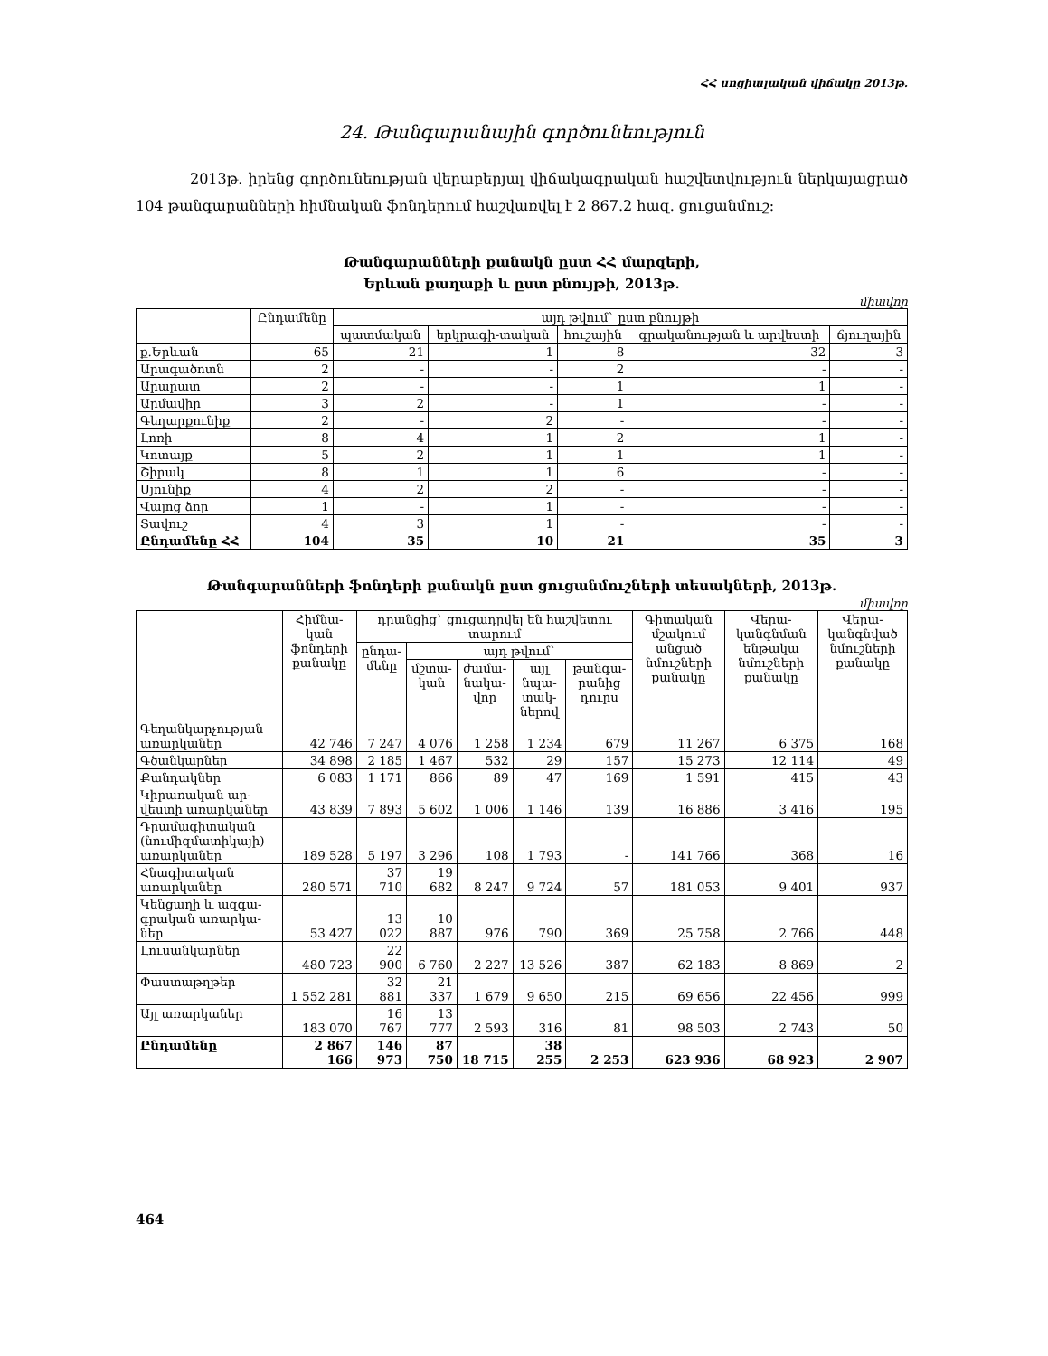ՀՀ սոցիալական վիճակը 2013թ.
24. Թանգարանային գործունեություն
2013թ. իրենց գործունեության վերաբերյալ վիճակագրական հաշվետվություն ներկայացրած 104 թանգարանների հիմնական ֆոնդերում հաշվառվել է 2 867.2 հազ. ցուցանմուշ:
Թանգարանների քանակն ըստ ՀՀ մարզերի,
Երևան քաղաքի և ըստ բնույթի, 2013թ.
միավոր
| | Ընդամենը | այդ թվում` ըստ բնույթի | | | | |
| --- | --- | --- | --- | --- | --- | --- |
| | | պատմական | երկրագի-տական | հուշային | գրականության և արվեստի | ճյուղային |
| ք.Երևան | 65 | 21 | 1 | 8 | 32 | 3 |
| Արագածոտն | 2 | - | - | 2 | - | - |
| Արարատ | 2 | - | - | 1 | 1 | - |
| Արմավիր | 3 | 2 | - | 1 | - | - |
| Գեղարքունիք | 2 | - | 2 | - | - | - |
| Լոռի | 8 | 4 | 1 | 2 | 1 | - |
| Կոտայք | 5 | 2 | 1 | 1 | 1 | - |
| Շիրակ | 8 | 1 | 1 | 6 | - | - |
| Սյունիք | 4 | 2 | 2 | - | - | - |
| Վայոց ձոր | 1 | - | 1 | - | - | - |
| Տավուշ | 4 | 3 | 1 | - | - | - |
| Ընդամենը ՀՀ | 104 | 35 | 10 | 21 | 35 | 3 |
Թանգարանների ֆոնդերի քանակն ըստ ցուցանմուշների տեսակների, 2013թ.
միավոր
| | Հիմնա-կան ֆոնդերի քանակը | դրանցից` ցուցադրվել են հաշվետու տարում | | | | | Գիտական մշակում անցած նմուշների քանակը | Վերա-կանգնման ենթակա նմուշների քանակը | Վերա-կանգնված նմուշների քանակը |
| --- | --- | --- | --- | --- | --- | --- | --- | --- | --- |
| | | ընդա-մենը | այդ թվում` | | | | | | |
| | | | մշտա-կան | ժամա-նակա-վոր | այլ նպա-տակ-ներով | թանգա-րանից դուրս | | | |
| Գեղանկարչության առարկաներ | 42 746 | 7 247 | 4 076 | 1 258 | 1 234 | 679 | 11 267 | 6 375 | 168 |
| Գծանկարներ | 34 898 | 2 185 | 1 467 | 532 | 29 | 157 | 15 273 | 12 114 | 49 |
| Քանդակներ | 6 083 | 1 171 | 866 | 89 | 47 | 169 | 1 591 | 415 | 43 |
| Կիրառական ար-վեստի առարկաներ | 43 839 | 7 893 | 5 602 | 1 006 | 1 146 | 139 | 16 886 | 3 416 | 195 |
| Դրամագիտական (նումիզմատիկայի) առարկաներ | 189 528 | 5 197 | 3 296 | 108 | 1 793 | - | 141 766 | 368 | 16 |
| Հնագիտական առարկաներ | 280 571 | 37 710 | 19 682 | 8 247 | 9 724 | 57 | 181 053 | 9 401 | 937 |
| Կենցաղի և ազգա-գրական առարկա-ներ | 53 427 | 13 022 | 10 887 | 976 | 790 | 369 | 25 758 | 2 766 | 448 |
| Լուսանկարներ | 480 723 | 22 900 | 6 760 | 2 227 | 13 526 | 387 | 62 183 | 8 869 | 2 |
| Փաստաթղթեր | 1 552 281 | 32 881 | 21 337 | 1 679 | 9 650 | 215 | 69 656 | 22 456 | 999 |
| Այլ առարկաներ | 183 070 | 16 767 | 13 777 | 2 593 | 316 | 81 | 98 503 | 2 743 | 50 |
| Ընդամենը | 2 867 166 | 146 973 | 87 750 | 18 715 | 38 255 | 2 253 | 623 936 | 68 923 | 2 907 |
464